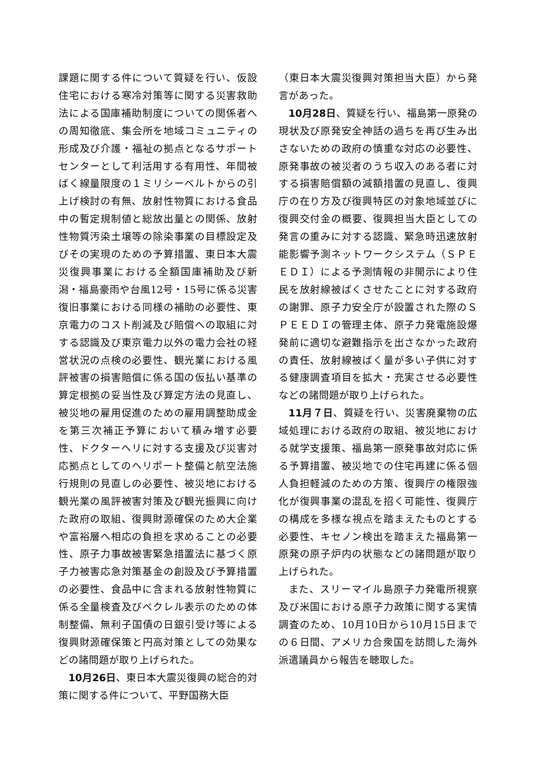課題に関する件について質疑を行い、仮設住宅における寒冷対策等に関する災害救助法による国庫補助制度についての関係者への周知徹底、集会所を地域コミュニティの形成及び介護・福祉の拠点となるサポートセンターとして利活用する有用性、年間被ばく線量限度の１ミリシーベルトからの引上げ検討の有無、放射性物質における食品中の暫定規制値と総放出量との関係、放射性物質汚染土壌等の除染事業の目標設定及びその実現のための予算措置、東日本大震災復興事業における全額国庫補助及び新潟・福島豪雨や台風12号・15号に係る災害復旧事業における同様の補助の必要性、東京電力のコスト削減及び賠償への取組に対する認識及び東京電力以外の電力会社の経営状況の点検の必要性、観光業における風評被害の損害賠償に係る国の仮払い基準の算定根拠の妥当性及び算定方法の見直し、被災地の雇用促進のための雇用調整助成金を第三次補正予算において積み増す必要性、ドクターヘリに対する支援及び災害対応拠点としてのヘリポート整備と航空法施行規則の見直しの必要性、被災地における観光業の風評被害対策及び観光振興に向けた政府の取組、復興財源確保のため大企業や富裕層へ相応の負担を求めることの必要性、原子力事故被害緊急措置法に基づく原子力被害応急対策基金の創設及び予算措置の必要性、食品中に含まれる放射性物質に係る全量検査及びベクレル表示のための体制整備、無利子国債の日銀引受け等による復興財源確保策と円高対策としての効果などの諸問題が取り上げられた。
10月26日、東日本大震災復興の総合的対策に関する件について、平野国務大臣
（東日本大震災復興対策担当大臣）から発言があった。
10月28日、質疑を行い、福島第一原発の現状及び原発安全神話の過ちを再び生み出さないための政府の慎重な対応の必要性、原発事故の被災者のうち収入のある者に対する損害賠償額の減額措置の見直し、復興庁の在り方及び復興特区の対象地域並びに復興交付金の概要、復興担当大臣としての発言の重みに対する認識、緊急時迅速放射能影響予測ネットワークシステム（ＳＰＥＥＤＩ）による予測情報の非開示により住民を放射線被ばくさせたことに対する政府の謝罪、原子力安全庁が設置された際のＳＰＥＥＤＩの管理主体、原子力発電施設爆発前に適切な避難指示を出さなかった政府の責任、放射線被ばく量が多い子供に対する健康調査項目を拡大・充実させる必要性などの諸問題が取り上げられた。
11月７日、質疑を行い、災害廃棄物の広域処理における政府の取組、被災地における就学支援策、福島第一原発事故対応に係る予算措置、被災地での住宅再建に係る個人負担軽減のための方策、復興庁の権限強化が復興事業の混乱を招く可能性、復興庁の構成を多様な視点を踏まえたものとする必要性、キセノン検出を踏まえた福島第一原発の原子炉内の状態などの諸問題が取り上げられた。
また、スリーマイル島原子力発電所視察及び米国における原子力政策に関する実情調査のため、10月10日から10月15日までの６日間、アメリカ合衆国を訪問した海外派遣議員から報告を聴取した。